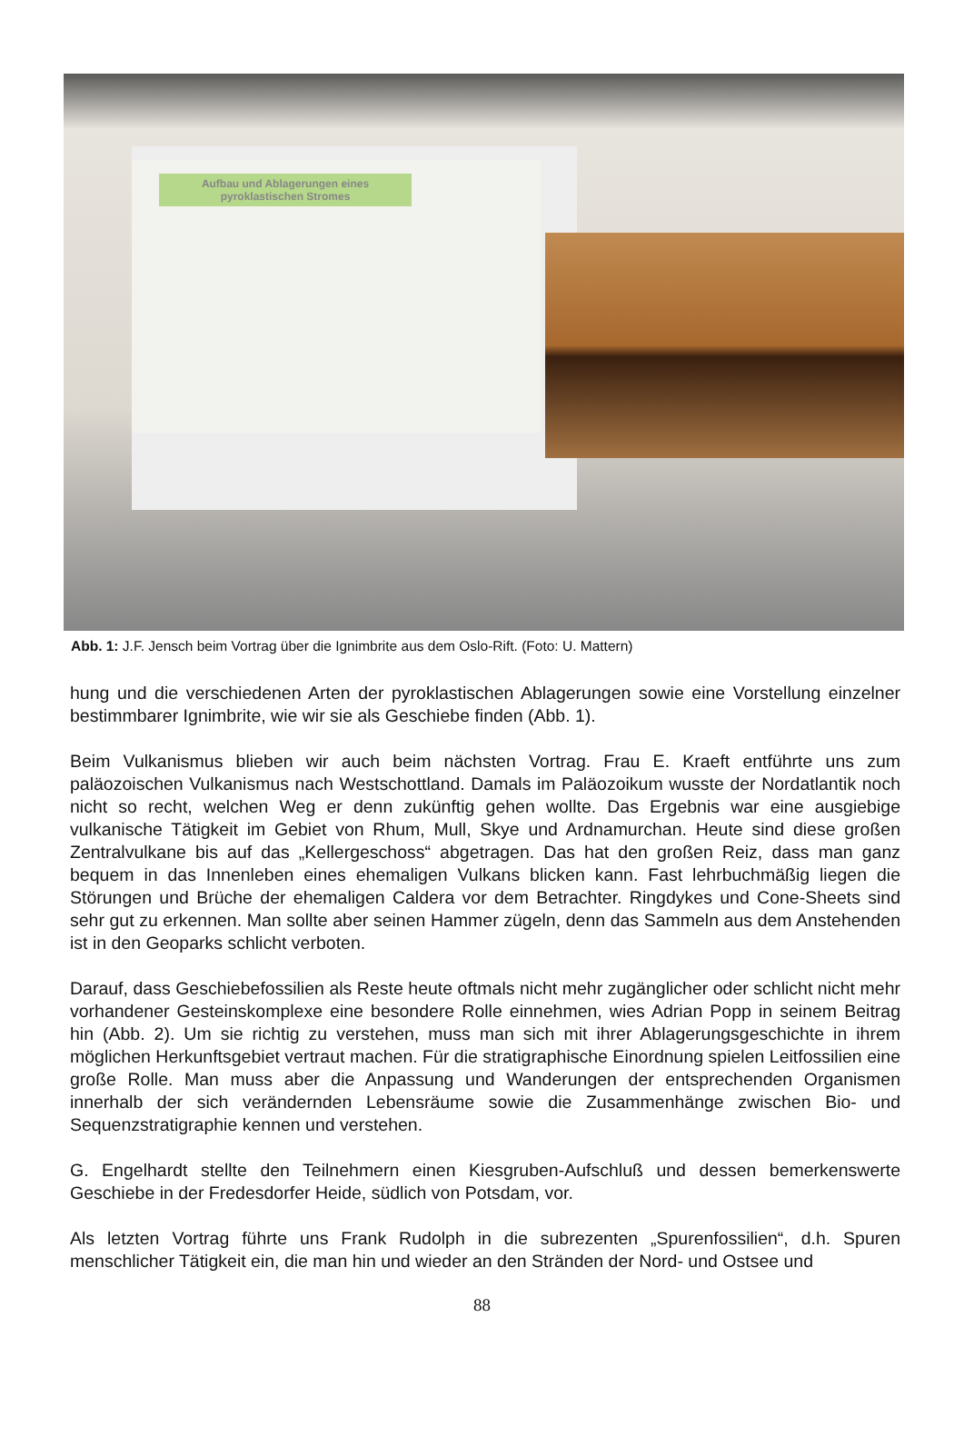Aufbau und Ablagerungen eines pyroklastischen Stromes
Abb. 1: J.F. Jensch beim Vortrag über die Ignimbrite aus dem Oslo-Rift. (Foto: U. Mattern)
hung und die verschiedenen Arten der pyroklastischen Ablagerungen sowie eine Vorstellung einzelner bestimmbarer Ignimbrite, wie wir sie als Geschiebe finden (Abb. 1).
Beim Vulkanismus blieben wir auch beim nächsten Vortrag. Frau E. Kraeft entführte uns zum paläozoischen Vulkanismus nach Westschottland. Damals im Paläozoikum wusste der Nordatlantik noch nicht so recht, welchen Weg er denn zukünftig gehen wollte. Das Ergebnis war eine ausgiebige vulkanische Tätigkeit im Gebiet von Rhum, Mull, Skye und Ardnamurchan. Heute sind diese großen Zentralvulkane bis auf das „Kellergeschoss“ abgetragen. Das hat den großen Reiz, dass man ganz bequem in das Innenleben eines ehemaligen Vulkans blicken kann. Fast lehrbuchmäßig liegen die Störungen und Brüche der ehemaligen Caldera vor dem Betrachter. Ringdykes und Cone-Sheets sind sehr gut zu erkennen. Man sollte aber seinen Hammer zügeln, denn das Sammeln aus dem Anstehenden ist in den Geoparks schlicht verboten.
Darauf, dass Geschiebefossilien als Reste heute oftmals nicht mehr zugänglicher oder schlicht nicht mehr vorhandener Gesteinskomplexe eine besondere Rolle einnehmen, wies Adrian Popp in seinem Beitrag hin (Abb. 2). Um sie richtig zu verstehen, muss man sich mit ihrer Ablagerungsgeschichte in ihrem möglichen Herkunftsgebiet vertraut machen. Für die stratigraphische Einordnung spielen Leitfossilien eine große Rolle. Man muss aber die Anpassung und Wanderungen der entsprechenden Organismen innerhalb der sich verändernden Lebensräume sowie die Zusammenhänge zwischen Bio- und Sequenzstratigraphie kennen und verstehen.
G. Engelhardt stellte den Teilnehmern einen Kiesgruben-Aufschluß und dessen bemerkenswerte Geschiebe in der Fredesdorfer Heide, südlich von Potsdam, vor.
Als letzten Vortrag führte uns Frank Rudolph in die subrezenten „Spurenfossilien“, d.h. Spuren menschlicher Tätigkeit ein, die man hin und wieder an den Stränden der Nord- und Ostsee und
88